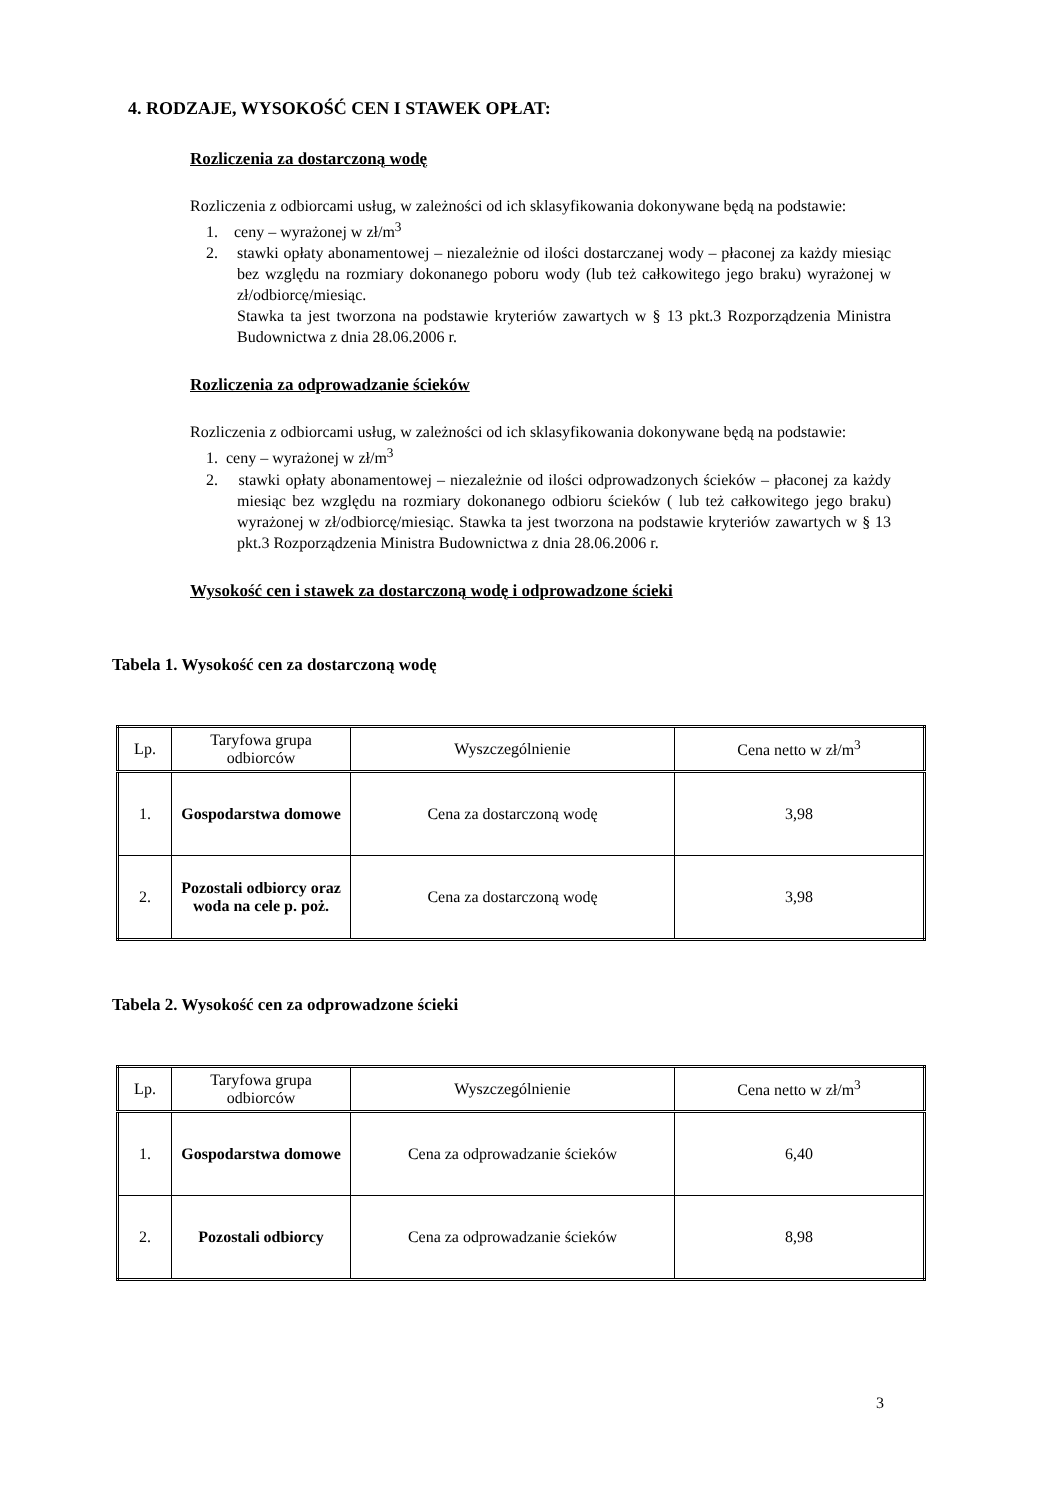4. RODZAJE, WYSOKOŚĆ CEN I STAWEK OPŁAT:
Rozliczenia za dostarczoną wodę
Rozliczenia z odbiorcami usług, w zależności od ich sklasyfikowania dokonywane będą na podstawie:
1. ceny – wyrażonej w zł/m<sup>3</sup>
2. stawki opłaty abonamentowej – niezależnie od ilości dostarczanej wody – płaconej za każdy miesiąc bez względu na rozmiary dokonanego poboru wody (lub też całkowitego jego braku) wyrażonej w zł/odbiorcę/miesiąc.
Stawka ta jest tworzona na podstawie kryteriów zawartych w § 13 pkt.3 Rozporządzenia Ministra Budownictwa z dnia 28.06.2006 r.
Rozliczenia za odprowadzanie ścieków
Rozliczenia z odbiorcami usług, w zależności od ich sklasyfikowania dokonywane będą na podstawie:
1. ceny – wyrażonej w zł/m<sup>3</sup>
2. stawki opłaty abonamentowej – niezależnie od ilości odprowadzonych ścieków – płaconej za każdy miesiąc bez względu na rozmiary dokonanego odbioru ścieków ( lub też całkowitego jego braku) wyrażonej w zł/odbiorcę/miesiąc. Stawka ta jest tworzona na podstawie kryteriów zawartych w § 13 pkt.3 Rozporządzenia Ministra Budownictwa z dnia 28.06.2006 r.
Wysokość cen i stawek za dostarczoną wodę i odprowadzone ścieki
Tabela 1. Wysokość cen za dostarczoną wodę
| Lp. | Taryfowa grupa odbiorców | Wyszczególnienie | Cena netto w zł/m<sup>3</sup> |
| --- | --- | --- | --- |
| 1. | Gospodarstwa domowe | Cena za dostarczoną wodę | 3,98 |
| 2. | Pozostali odbiorcy oraz woda na cele p. poż. | Cena za dostarczoną wodę | 3,98 |
Tabela 2. Wysokość cen za odprowadzone ścieki
| Lp. | Taryfowa grupa odbiorców | Wyszczególnienie | Cena netto w zł/m<sup>3</sup> |
| --- | --- | --- | --- |
| 1. | Gospodarstwa domowe | Cena za odprowadzanie ścieków | 6,40 |
| 2. | Pozostali odbiorcy | Cena za odprowadzanie ścieków | 8,98 |
3